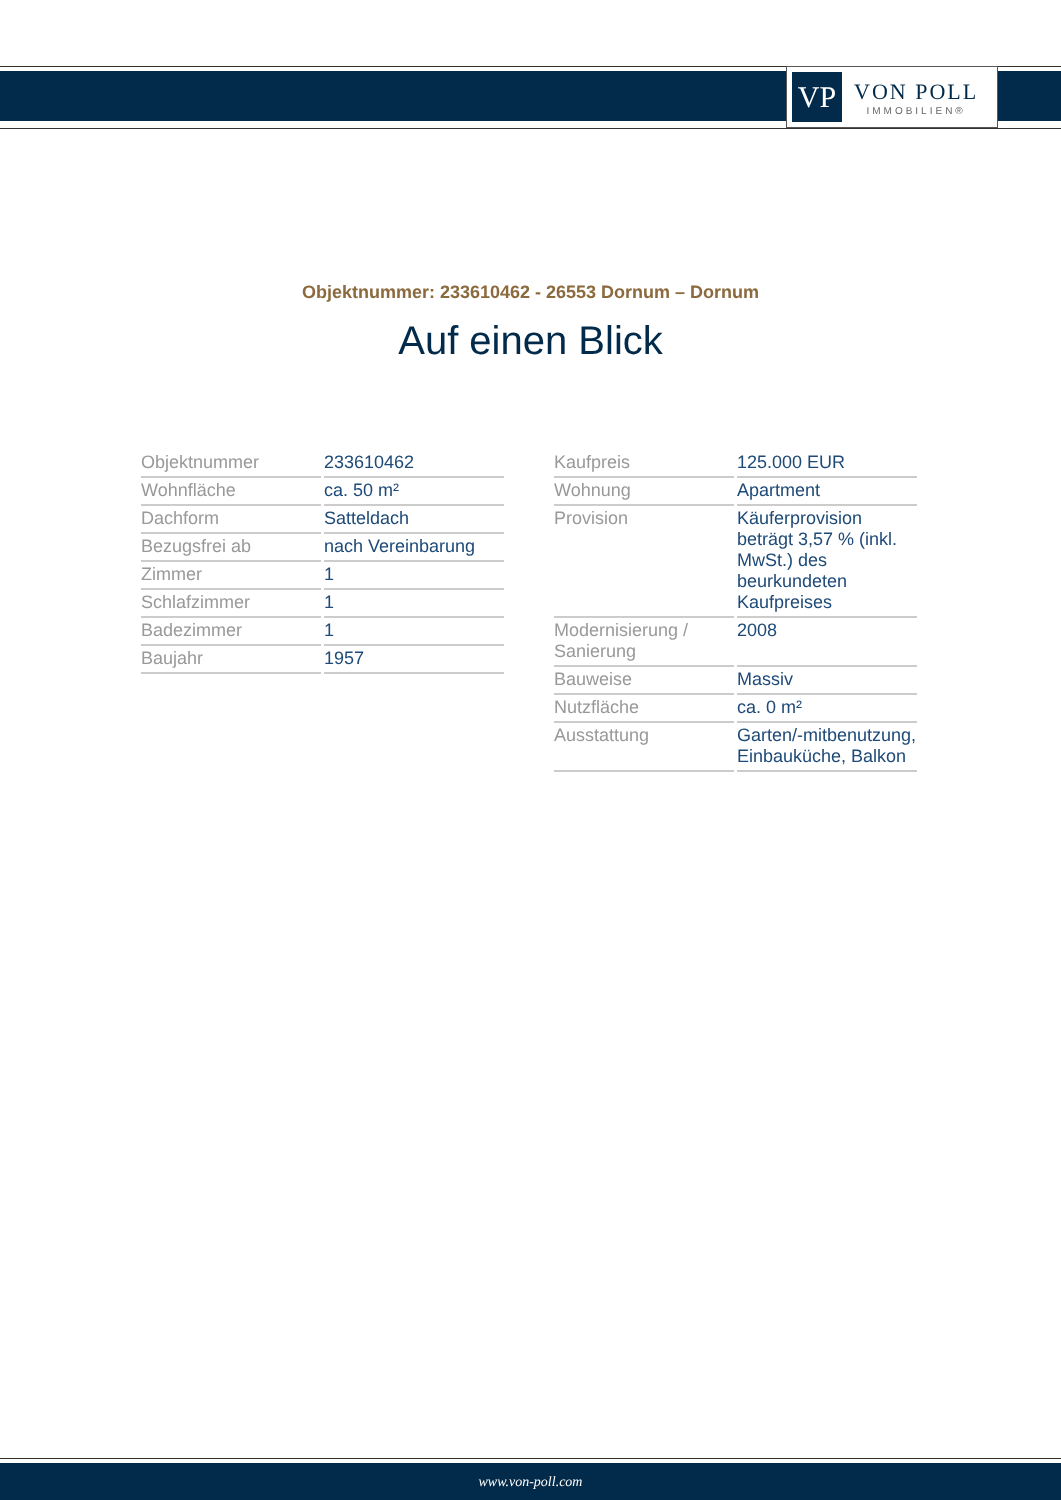VP
VON POLL
IMMOBILIEN®
Objektnummer: 233610462 - 26553 Dornum – Dornum
Auf einen Blick
| Objektnummer | 233610462 |
| Wohnfläche | ca. 50 m² |
| Dachform | Satteldach |
| Bezugsfrei ab | nach Vereinbarung |
| Zimmer | 1 |
| Schlafzimmer | 1 |
| Badezimmer | 1 |
| Baujahr | 1957 |
| Kaufpreis | 125.000 EUR |
| Wohnung | Apartment |
| Provision | Käuferprovision beträgt 3,57 % (inkl. MwSt.) des beurkundeten Kaufpreises |
| Modernisierung / Sanierung | 2008 |
| Bauweise | Massiv |
| Nutzfläche | ca. 0 m² |
| Ausstattung | Garten/-mitbenutzung, Einbauküche, Balkon |
www.von-poll.com